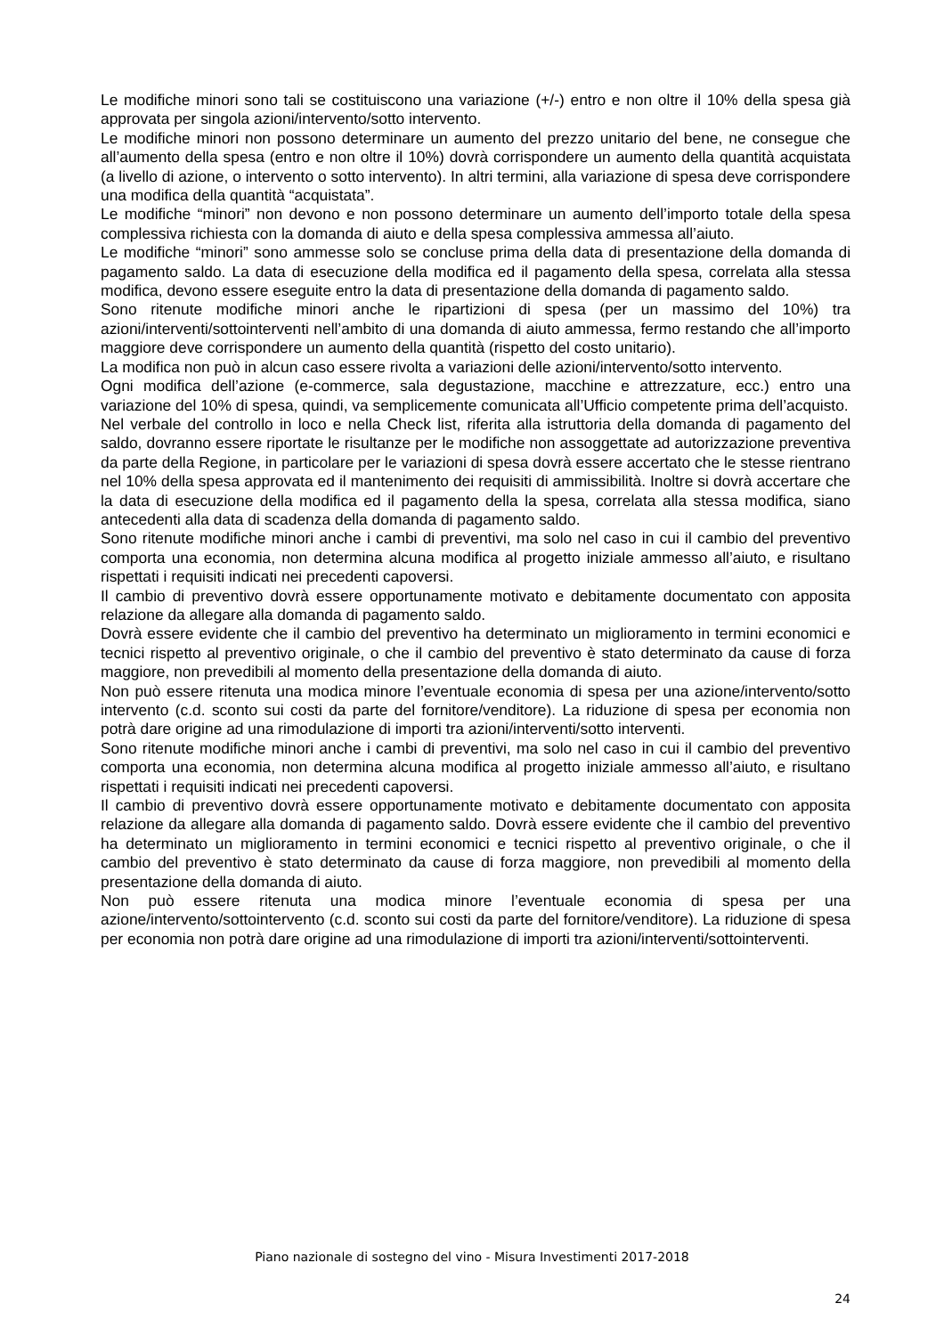Le modifiche minori sono tali se costituiscono una variazione (+/-) entro e non oltre il 10% della spesa già approvata per singola azioni/intervento/sotto intervento.
Le modifiche minori non possono determinare un aumento del prezzo unitario del bene, ne consegue che all’aumento della spesa (entro e non oltre il 10%) dovrà corrispondere un aumento della quantità acquistata (a livello di azione, o intervento o sotto intervento). In altri termini, alla variazione di spesa deve corrispondere una modifica della quantità “acquistata”.
Le modifiche “minori” non devono e non possono determinare un aumento dell’importo totale della spesa complessiva richiesta con la domanda di aiuto e della spesa complessiva ammessa all’aiuto.
Le modifiche “minori” sono ammesse solo se concluse prima della data di presentazione della domanda di pagamento saldo. La data di esecuzione della modifica ed il pagamento della spesa, correlata alla stessa modifica, devono essere eseguite entro la data di presentazione della domanda di pagamento saldo.
Sono ritenute modifiche minori anche le ripartizioni di spesa (per un massimo del 10%) tra azioni/interventi/sottointerventi nell’ambito di una domanda di aiuto ammessa, fermo restando che all’importo maggiore deve corrispondere un aumento della quantità (rispetto del costo unitario).
La modifica non può in alcun caso essere rivolta a variazioni delle azioni/intervento/sotto intervento.
Ogni modifica dell’azione (e-commerce, sala degustazione, macchine e attrezzature, ecc.) entro una variazione del 10% di spesa, quindi, va semplicemente comunicata all’Ufficio competente prima dell’acquisto.
Nel verbale del controllo in loco e nella Check list, riferita alla istruttoria della domanda di pagamento del saldo, dovranno essere riportate le risultanze per le modifiche non assoggettate ad autorizzazione preventiva da parte della Regione, in particolare per le variazioni di spesa dovrà essere accertato che le stesse rientrano nel 10% della spesa approvata ed il mantenimento dei requisiti di ammissibilità. Inoltre si dovrà accertare che la data di esecuzione della modifica ed il pagamento della la spesa, correlata alla stessa modifica, siano antecedenti alla data di scadenza della domanda di pagamento saldo.
Sono ritenute modifiche minori anche i cambi di preventivi, ma solo nel caso in cui il cambio del preventivo comporta una economia, non determina alcuna modifica al progetto iniziale ammesso all’aiuto, e risultano rispettati i requisiti indicati nei precedenti capoversi.
Il cambio di preventivo dovrà essere opportunamente motivato e debitamente documentato con apposita relazione da allegare alla domanda di pagamento saldo.
Dovrà essere evidente che il cambio del preventivo ha determinato un miglioramento in termini economici e tecnici rispetto al preventivo originale, o che il cambio del preventivo è stato determinato da cause di forza maggiore, non prevedibili al momento della presentazione della domanda di aiuto.
Non può essere ritenuta una modica minore l’eventuale economia di spesa per una azione/intervento/sotto intervento (c.d. sconto sui costi da parte del fornitore/venditore). La riduzione di spesa per economia non potrà dare origine ad una rimodulazione di importi tra azioni/interventi/sotto interventi.
Sono ritenute modifiche minori anche i cambi di preventivi, ma solo nel caso in cui il cambio del preventivo comporta una economia, non determina alcuna modifica al progetto iniziale ammesso all’aiuto, e risultano rispettati i requisiti indicati nei precedenti capoversi.
Il cambio di preventivo dovrà essere opportunamente motivato e debitamente documentato con apposita relazione da allegare alla domanda di pagamento saldo. Dovrà essere evidente che il cambio del preventivo ha determinato un miglioramento in termini economici e tecnici rispetto al preventivo originale, o che il cambio del preventivo è stato determinato da cause di forza maggiore, non prevedibili al momento della presentazione della domanda di aiuto.
Non può essere ritenuta una modica minore l’eventuale economia di spesa per una azione/intervento/sottointervento (c.d. sconto sui costi da parte del fornitore/venditore). La riduzione di spesa per economia non potrà dare origine ad una rimodulazione di importi tra azioni/interventi/sottointerventi.
Piano nazionale di sostegno del vino - Misura Investimenti 2017-2018
24